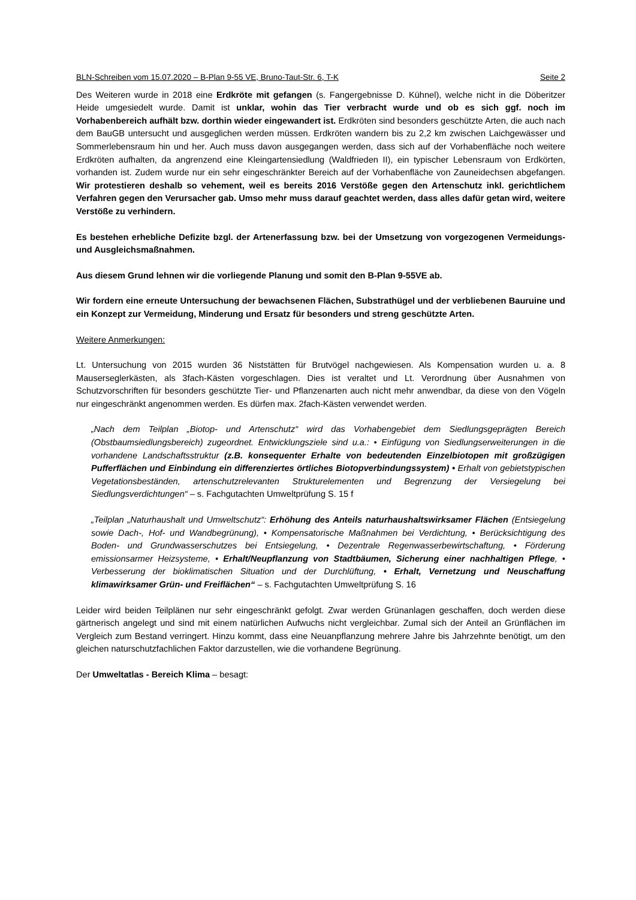BLN-Schreiben vom 15.07.2020 – B-Plan 9-55 VE, Bruno-Taut-Str. 6, T-K Seite 2
Des Weiteren wurde in 2018 eine Erdkröte mit gefangen (s. Fangergebnisse D. Kühnel), welche nicht in die Döberitzer Heide umgesiedelt wurde. Damit ist unklar, wohin das Tier verbracht wurde und ob es sich ggf. noch im Vorhabenbereich aufhält bzw. dorthin wieder eingewandert ist. Erdkröten sind besonders geschützte Arten, die auch nach dem BauGB untersucht und ausgeglichen werden müssen. Erdkröten wandern bis zu 2,2 km zwischen Laichgewässer und Sommerlebensraum hin und her. Auch muss davon ausgegangen werden, dass sich auf der Vorhabenfläche noch weitere Erdkröten aufhalten, da angrenzend eine Kleingartensiedlung (Waldfrieden II), ein typischer Lebensraum von Erdkörten, vorhanden ist. Zudem wurde nur ein sehr eingeschränkter Bereich auf der Vorhabenfläche von Zauneidechsen abgefangen. Wir protestieren deshalb so vehement, weil es bereits 2016 Verstöße gegen den Artenschutz inkl. gerichtlichem Verfahren gegen den Verursacher gab. Umso mehr muss darauf geachtet werden, dass alles dafür getan wird, weitere Verstöße zu verhindern.
Es bestehen erhebliche Defizite bzgl. der Artenerfassung bzw. bei der Umsetzung von vorgezogenen Vermeidungs- und Ausgleichsmaßnahmen.
Aus diesem Grund lehnen wir die vorliegende Planung und somit den B-Plan 9-55VE ab.
Wir fordern eine erneute Untersuchung der bewachsenen Flächen, Substrathügel und der verbliebenen Bauruine und ein Konzept zur Vermeidung, Minderung und Ersatz für besonders und streng geschützte Arten.
Weitere Anmerkungen:
Lt. Untersuchung von 2015 wurden 36 Niststätten für Brutvögel nachgewiesen. Als Kompensation wurden u. a. 8 Mauserseglerkästen, als 3fach-Kästen vorgeschlagen. Dies ist veraltet und Lt. Verordnung über Ausnahmen von Schutzvorschriften für besonders geschützte Tier- und Pflanzenarten auch nicht mehr anwendbar, da diese von den Vögeln nur eingeschränkt angenommen werden. Es dürfen max. 2fach-Kästen verwendet werden.
„Nach dem Teilplan „Biotop- und Artenschutz“ wird das Vorhabengebiet dem Siedlungsgeprägten Bereich (Obstbaumsiedlungsbereich) zugeordnet. Entwicklungsziele sind u.a.: • Einfügung von Siedlungserweiterungen in die vorhandene Landschaftsstruktur (z.B. konsequenter Erhalte von bedeutenden Einzelbiotopen mit großzügigen Pufferflächen und Einbindung ein differenziertes örtliches Biotopverbindungssystem) • Erhalt von gebietstypischen Vegetationsbeständen, artenschutzrelevanten Strukturelementen und Begrenzung der Versiegelung bei Siedlungsverdichtungen“ – s. Fachgutachten Umweltprüfung S. 15 f
„Teilplan „Naturhaushalt und Umweltschutz“: Erhöhung des Anteils naturhaushaltswirksamer Flächen (Entsiegelung sowie Dach-, Hof- und Wandbegrünung), • Kompensatorische Maßnahmen bei Verdichtung, • Berücksichtigung des Boden- und Grundwasserschutzes bei Entsiegelung, • Dezentrale Regenwasserbewirtschaftung, • Förderung emissionsarmer Heizsysteme, • Erhalt/Neupflanzung von Stadtbäumen, Sicherung einer nachhaltigen Pflege, • Verbesserung der bioklimatischen Situation und der Durchlüftung, • Erhalt, Vernetzung und Neuschaffung klimawirksamer Grün- und Freiflächen“ – s. Fachgutachten Umweltprüfung S. 16
Leider wird beiden Teilplänen nur sehr eingeschränkt gefolgt. Zwar werden Grünanlagen geschaffen, doch werden diese gärtnerisch angelegt und sind mit einem natürlichen Aufwuchs nicht vergleichbar. Zumal sich der Anteil an Grünflächen im Vergleich zum Bestand verringert. Hinzu kommt, dass eine Neuanpflanzung mehrere Jahre bis Jahrzehnte benötigt, um den gleichen naturschutzfachlichen Faktor darzustellen, wie die vorhandene Begrünung.
Der Umweltatlas - Bereich Klima – besagt: